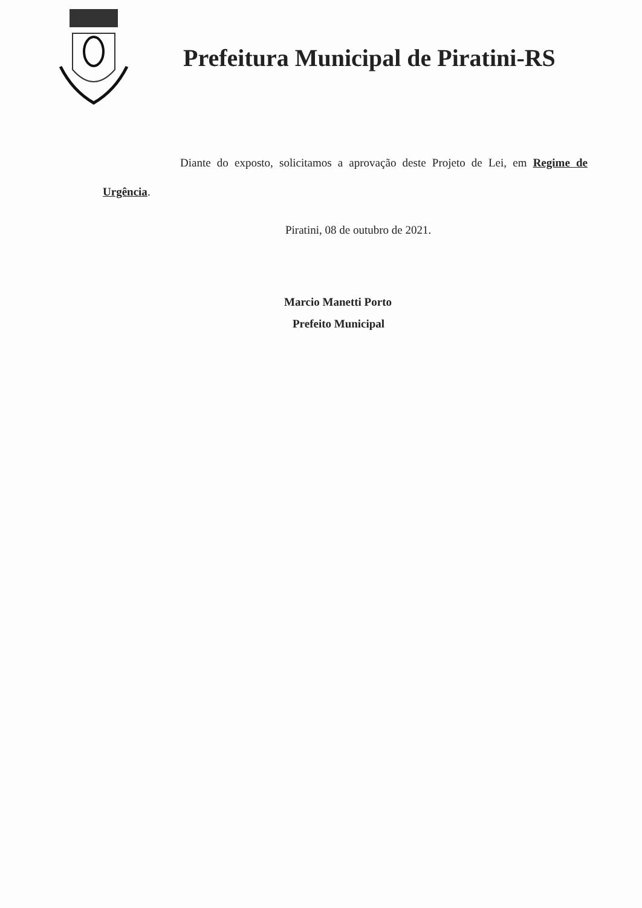Prefeitura Municipal de Piratini-RS
Diante do exposto, solicitamos a aprovação deste Projeto de Lei, em Regime de Urgência.
Piratini, 08 de outubro de 2021.
Marcio Manetti Porto
Prefeito Municipal